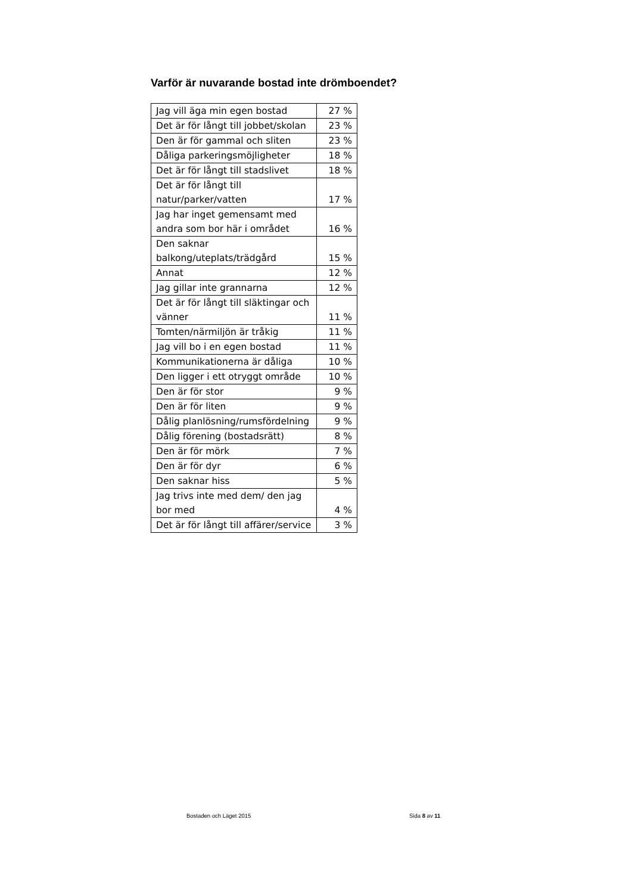Varför är nuvarande bostad inte drömboendet?
| Jag vill äga min egen bostad | 27 % |
| Det är för långt till jobbet/skolan | 23 % |
| Den är för gammal och sliten | 23 % |
| Dåliga parkeringsmöjligheter | 18 % |
| Det är för långt till stadslivet | 18 % |
| Det är för långt till natur/parker/vatten | 17 % |
| Jag har inget gemensamt med andra som bor här i området | 16 % |
| Den saknar balkong/uteplats/trädgård | 15 % |
| Annat | 12 % |
| Jag gillar inte grannarna | 12 % |
| Det är för långt till släktingar och vänner | 11 % |
| Tomten/närmiljön är tråkig | 11 % |
| Jag vill bo i en egen bostad | 11 % |
| Kommunikationerna är dåliga | 10 % |
| Den ligger i ett otryggt område | 10 % |
| Den är för stor | 9 % |
| Den är för liten | 9 % |
| Dålig planlösning/rumsfördelning | 9 % |
| Dålig förening (bostadsrätt) | 8 % |
| Den är för mörk | 7 % |
| Den är för dyr | 6 % |
| Den saknar hiss | 5 % |
| Jag trivs inte med dem/ den jag bor med | 4 % |
| Det är för långt till affärer/service | 3 % |
Bostaden och Läget 2015 Sida 8 av 11